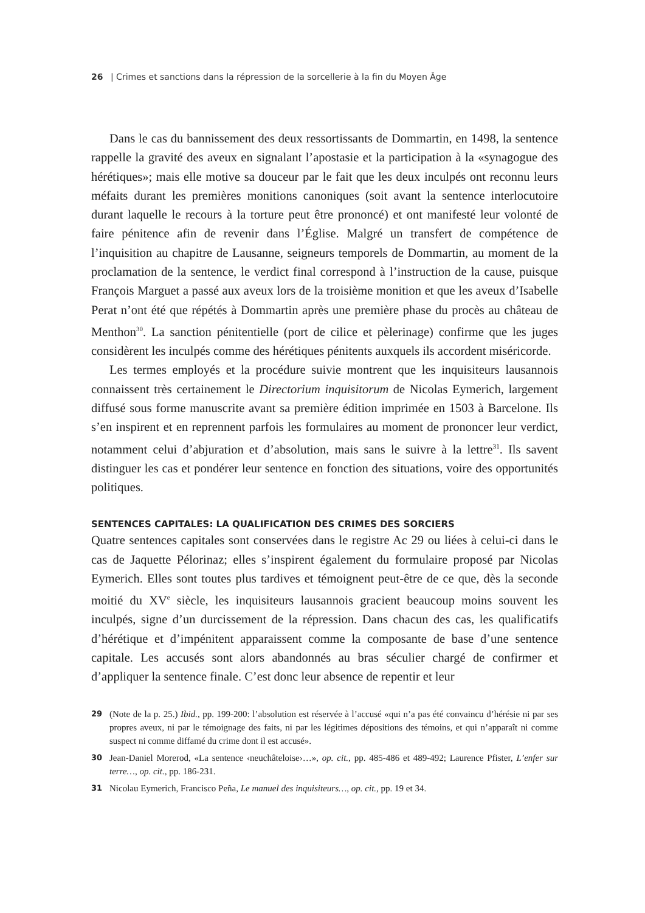26 | Crimes et sanctions dans la répression de la sorcellerie à la fin du Moyen Âge
Dans le cas du bannissement des deux ressortissants de Dommartin, en 1498, la sentence rappelle la gravité des aveux en signalant l’apostasie et la participation à la «synagogue des hérétiques»; mais elle motive sa douceur par le fait que les deux inculpés ont reconnu leurs méfaits durant les premières monitions canoniques (soit avant la sentence interlocutoire durant laquelle le recours à la torture peut être prononcé) et ont manifesté leur volonté de faire pénitence afin de revenir dans l’Église. Malgré un transfert de compétence de l’inquisition au chapitre de Lausanne, seigneurs temporels de Dommartin, au moment de la proclamation de la sentence, le verdict final correspond à l’instruction de la cause, puisque François Marguet a passé aux aveux lors de la troisième monition et que les aveux d’Isabelle Perat n’ont été que répétés à Dommartin après une première phase du procès au château de Menthon<sup>30</sup>. La sanction pénitentielle (port de cilice et pèlerinage) confirme que les juges considèrent les inculpés comme des hérétiques pénitents auxquels ils accordent miséricorde.
Les termes employés et la procédure suivie montrent que les inquisiteurs lausannois connaissent très certainement le Directorium inquisitorum de Nicolas Eymerich, largement diffusé sous forme manuscrite avant sa première édition imprimée en 1503 à Barcelone. Ils s’en inspirent et en reprennent parfois les formulaires au moment de prononcer leur verdict, notamment celui d’abjuration et d’absolution, mais sans le suivre à la lettre<sup>31</sup>. Ils savent distinguer les cas et pondérer leur sentence en fonction des situations, voire des opportunités politiques.
SENTENCES CAPITALES: LA QUALIFICATION DES CRIMES DES SORCIERS
Quatre sentences capitales sont conservées dans le registre Ac 29 ou liées à celui-ci dans le cas de Jaquette Pélorinaz; elles s’inspirent également du formulaire proposé par Nicolas Eymerich. Elles sont toutes plus tardives et témoignent peut-être de ce que, dès la seconde moitié du XV<sup>e</sup> siècle, les inquisiteurs lausannois gracient beaucoup moins souvent les inculpés, signe d’un durcissement de la répression. Dans chacun des cas, les qualificatifs d’hérétique et d’impénitent apparaissent comme la composante de base d’une sentence capitale. Les accusés sont alors abandonnés au bras séculier chargé de confirmer et d’appliquer la sentence finale. C’est donc leur absence de repentir et leur
29 (Note de la p. 25.) Ibid., pp. 199-200: l’absolution est réservée à l’accusé «qui n’a pas été convaincu d’hérésie ni par ses propres aveux, ni par le témoignage des faits, ni par les légitimes dépositions des témoins, et qui n’apparaît ni comme suspect ni comme diffamé du crime dont il est accusé».
30 Jean-Daniel Morerod, «La sentence ‹neuchâteloise›…», op. cit., pp. 485-486 et 489-492; Laurence Pfister, L’enfer sur terre…, op. cit., pp. 186-231.
31 Nicolau Eymerich, Francisco Peña, Le manuel des inquisiteurs…, op. cit., pp. 19 et 34.